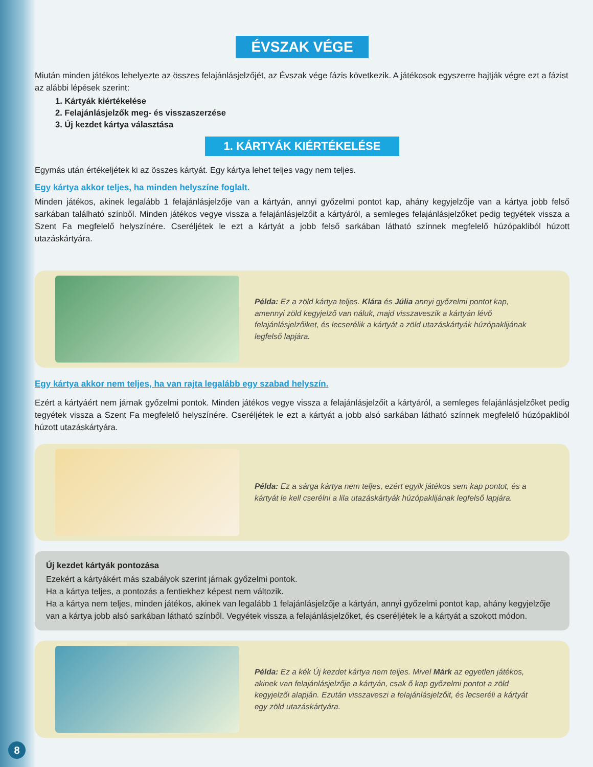ÉVSZAK VÉGE
Miután minden játékos lehelyezte az összes felajánlásjelzőjét, az Évszak vége fázis következik. A játékosok egyszerre hajtják végre ezt a fázist az alábbi lépések szerint:
1. Kártyák kiértékelése
2. Felajánlásjelzők meg- és visszaszerzése
3. Új kezdet kártya választása
1. KÁRTYÁK KIÉRTÉKELÉSE
Egymás után értékeljétek ki az összes kártyát. Egy kártya lehet teljes vagy nem teljes.
Egy kártya akkor teljes, ha minden helyszíne foglalt.
Minden játékos, akinek legalább 1 felajánlásjelzője van a kártyán, annyi győzelmi pontot kap, ahány kegyjelzője van a kártya jobb felső sarkában található színből. Minden játékos vegye vissza a felajánlásjelzőit a kártyáról, a semleges felajánlásjelzőket pedig tegyétek vissza a Szent Fa megfelelő helyszínére. Cseréljétek le ezt a kártyát a jobb felső sarkában látható színnek megfelelő húzópakliból húzott utazáskártyára.
Példa: Ez a zöld kártya teljes. Klára és Júlia annyi győzelmi pontot kap, amennyi zöld kegyjelző van náluk, majd visszaveszik a kártyán lévő felajánlásjelzőiket, és lecserélik a kártyát a zöld utazáskártyák húzópaklijának legfelső lapjára.
Egy kártya akkor nem teljes, ha van rajta legalább egy szabad helyszín.
Ezért a kártyáért nem járnak győzelmi pontok. Minden játékos vegye vissza a felajánlásjelzőit a kártyáról, a semleges felajánlásjelzőket pedig tegyétek vissza a Szent Fa megfelelő helyszínére. Cseréljétek le ezt a kártyát a jobb alsó sarkában látható színnek megfelelő húzópakliból húzott utazáskártyára.
Példa: Ez a sárga kártya nem teljes, ezért egyik játékos sem kap pontot, és a kártyát le kell cserélni a lila utazáskártyák húzópaklijának legfelső lapjára.
Új kezdet kártyák pontozása
Ezekért a kártyákért más szabályok szerint járnak győzelmi pontok.
Ha a kártya teljes, a pontozás a fentiekhez képest nem változik.
Ha a kártya nem teljes, minden játékos, akinek van legalább 1 felajánlásjelzője a kártyán, annyi győzelmi pontot kap, ahány kegyjelzője van a kártya jobb alsó sarkában látható színből. Vegyétek vissza a felajánlásjelzőket, és cseréljétek le a kártyát a szokott módon.
Példa: Ez a kék Új kezdet kártya nem teljes. Mivel Márk az egyetlen játékos, akinek van felajánlásjelzője a kártyán, csak ő kap győzelmi pontot a zöld kegyjelzői alapján. Ezután visszaveszi a felajánlásjelzőit, és lecseréli a kártyát egy zöld utazáskártyára.
8